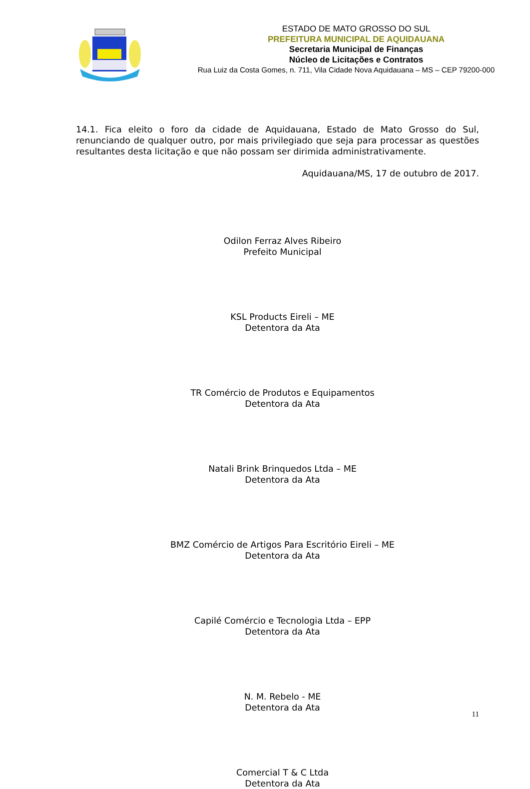ESTADO DE MATO GROSSO DO SUL
PREFEITURA MUNICIPAL DE AQUIDAUANA
Secretaria Municipal de Finanças
Núcleo de Licitações e Contratos
Rua Luiz da Costa Gomes, n. 711, Vila Cidade Nova Aquidauana – MS – CEP 79200-000
14.1. Fica eleito o foro da cidade de Aquidauana, Estado de Mato Grosso do Sul, renunciando de qualquer outro, por mais privilegiado que seja para processar as questões resultantes desta licitação e que não possam ser dirimida administrativamente.
Aquidauana/MS, 17 de outubro de 2017.
Odilon Ferraz Alves Ribeiro
Prefeito Municipal
KSL Products Eireli – ME
Detentora da Ata
TR Comércio de Produtos e Equipamentos
Detentora da Ata
Natali Brink Brinquedos Ltda – ME
Detentora da Ata
BMZ Comércio de Artigos Para Escritório Eireli – ME
Detentora da Ata
Capilé Comércio e Tecnologia Ltda – EPP
Detentora da Ata
N. M. Rebelo - ME
Detentora da Ata
Comercial T & C Ltda
Detentora da Ata
11